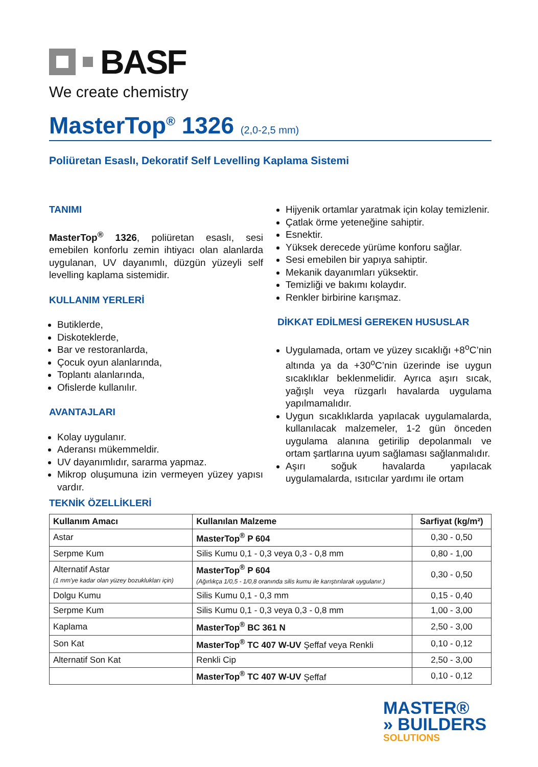BASF
We create chemistry
MasterTop<sup>®</sup> 1326 (2,0-2,5 mm)
Poliüretan Esaslı, Dekoratif Self Levelling Kaplama Sistemi
TANIMI
MasterTop<sup>®</sup> 1326, poliüretan esaslı, sesi emebilen konforlu zemin ihtiyacı olan alanlarda uygulanan, UV dayanımlı, düzgün yüzeyli self levelling kaplama sistemidir.
KULLANIM YERLERİ
Butiklerde,
Diskoteklerde,
Bar ve restoranlarda,
Çocuk oyun alanlarında,
Toplantı alanlarında,
Ofislerde kullanılır.
AVANTAJLARI
Kolay uygulanır.
Aderansı mükemmeldir.
UV dayanımlıdır, sararma yapmaz.
Mikrop oluşumuna izin vermeyen yüzey yapısı vardır.
Hijyenik ortamlar yaratmak için kolay temizlenir.
Çatlak örme yeteneğine sahiptir.
Esnektir.
Yüksek derecede yürüme konforu sağlar.
Sesi emebilen bir yapıya sahiptir.
Mekanik dayanımları yüksektir.
Temizliği ve bakımı kolaydır.
Renkler birbirine karışmaz.
DİKKAT EDİLMESİ GEREKEN HUSUSLAR
Uygulamada, ortam ve yüzey sıcaklığı +8<sup>o</sup>C’nin altında ya da +30<sup>o</sup>C’nin üzerinde ise uygun sıcaklıklar beklenmelidir. Ayrıca aşırı sıcak, yağışlı veya rüzgarlı havalarda uygulama yapılmamalıdır.
Uygun sıcaklıklarda yapılacak uygulamalarda, kullanılacak malzemeler, 1-2 gün önceden uygulama alanına getirilip depolanmalı ve ortam şartlarına uyum sağlaması sağlanmalıdır.
Aşırı soğuk havalarda yapılacak uygulamalarda, ısıtıcılar yardımı ile ortam
TEKNİK ÖZELLİKLERİ
| Kullanım Amacı | Kullanılan Malzeme | Sarfiyat (kg/m²) |
| --- | --- | --- |
| Astar | MasterTop<sup>®</sup> P 604 | 0,30 - 0,50 |
| Serpme Kum | Silis Kumu 0,1 - 0,3 veya 0,3 - 0,8 mm | 0,80 - 1,00 |
| Alternatif Astar (1 mm'ye kadar olan yüzey bozuklukları için) | MasterTop<sup>®</sup> P 604 (Ağırlıkça 1/0,5 - 1/0,8 oranında silis kumu ile karıştırılarak uygulanır.) | 0,30 - 0,50 |
| Dolgu Kumu | Silis Kumu 0,1 - 0,3 mm | 0,15 - 0,40 |
| Serpme Kum | Silis Kumu 0,1 - 0,3 veya 0,3 - 0,8 mm | 1,00 - 3,00 |
| Kaplama | MasterTop<sup>®</sup> BC 361 N | 2,50 - 3,00 |
| Son Kat | MasterTop<sup>®</sup> TC 407 W-UV Şeffaf veya Renkli | 0,10 - 0,12 |
| Alternatif Son Kat | Renkli Cip | 2,50 - 3,00 |
| | MasterTop<sup>®</sup> TC 407 W-UV Şeffaf | 0,10 - 0,12 |
MASTER®
» BUILDERS
SOLUTIONS